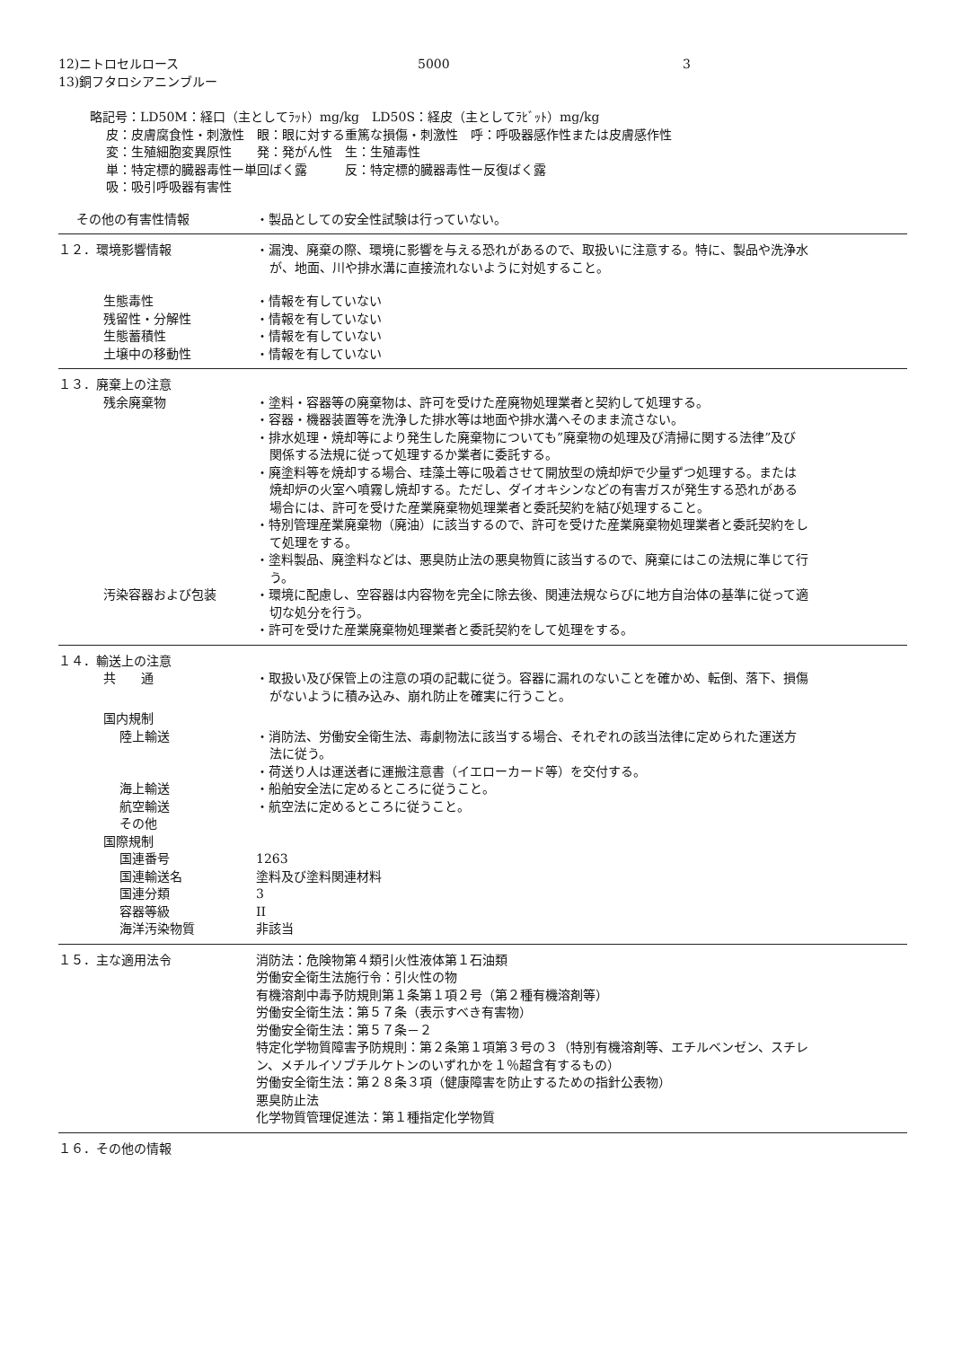12)ニトロセルロース 5000 3
13)銅フタロシアニンブルー
略記号：LD50M：経口（主としてﾗｯﾄ）mg/kg　LD50S：経皮（主としてﾗﾋﾞｯﾄ）mg/kg
皮：皮膚腐食性・刺激性　眼：眼に対する重篤な損傷・刺激性　呼：呼吸器感作性または皮膚感作性
変：生殖細胞変異原性　　発：発がん性　生：生殖毒性
単：特定標的臓器毒性ー単回ばく露　　　反：特定標的臓器毒性ー反復ばく露
吸：吸引呼吸器有害性
その他の有害性情報 ・製品としての安全性試験は行っていない。
１２．環境影響情報 ・漏洩、廃棄の際、環境に影響を与える恐れがあるので、取扱いに注意する。特に、製品や洗浄水が、地面、川や排水溝に直接流れないように対処すること。
生態毒性
残留性・分解性
生態蓄積性
土壌中の移動性
・情報を有していない
・情報を有していない
・情報を有していない
・情報を有していない
１３．廃棄上の注意
残余廃棄物 ・塗料・容器等の廃棄物は、許可を受けた産廃物処理業者と契約して処理する。
・容器・機器装置等を洗浄した排水等は地面や排水溝へそのまま流さない。
・排水処理・焼却等により発生した廃棄物についても”廃棄物の処理及び清掃に関する法律”及び関係する法規に従って処理するか業者に委託する。
・廃塗料等を焼却する場合、珪藻土等に吸着させて開放型の焼却炉で少量ずつ処理する。または焼却炉の火室へ噴霧し焼却する。ただし、ダイオキシンなどの有害ガスが発生する恐れがある場合には、許可を受けた産業廃棄物処理業者と委託契約を結び処理すること。
・特別管理産業廃棄物（廃油）に該当するので、許可を受けた産業廃棄物処理業者と委託契約をして処理をする。
・塗料製品、廃塗料などは、悪臭防止法の悪臭物質に該当するので、廃棄にはこの法規に準じて行う。
汚染容器および包装 ・環境に配慮し、空容器は内容物を完全に除去後、関連法規ならびに地方自治体の基準に従って適切な処分を行う。
・許可を受けた産業廃棄物処理業者と委託契約をして処理をする。
１４．輸送上の注意
共　　通 ・取扱い及び保管上の注意の項の記載に従う。容器に漏れのないことを確かめ、転倒、落下、損傷がないように積み込み、崩れ防止を確実に行うこと。
国内規制
陸上輸送 ・消防法、労働安全衛生法、毒劇物法に該当する場合、それぞれの該当法律に定められた運送方法に従う。
・荷送り人は運送者に運搬注意書（イエローカード等）を交付する。
海上輸送
航空輸送
その他
・船舶安全法に定めるところに従うこと。
・航空法に定めるところに従うこと。
国際規制
国連番号
国連輸送名
国連分類
容器等級
海洋汚染物質
1263
塗料及び塗料関連材料
3
II
非該当
１５．主な適用法令 消防法：危険物第４類引火性液体第１石油類
労働安全衛生法施行令：引火性の物
有機溶剤中毒予防規則第１条第１項２号（第２種有機溶剤等）
労働安全衛生法：第５７条（表示すべき有害物）
労働安全衛生法：第５７条－２
特定化学物質障害予防規則：第２条第１項第３号の３（特別有機溶剤等、エチルベンゼン、スチレン、メチルイソブチルケトンのいずれかを１％超含有するもの）
労働安全衛生法：第２８条３項（健康障害を防止するための指針公表物）
悪臭防止法
化学物質管理促進法：第１種指定化学物質
１６．その他の情報